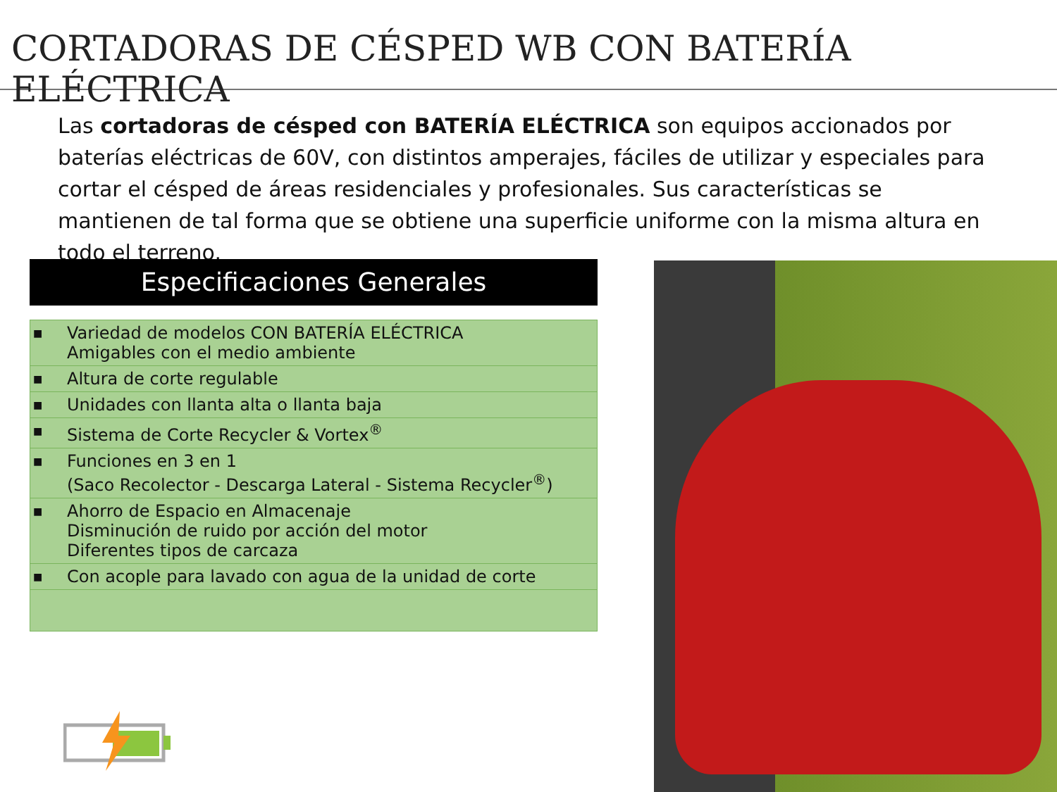CORTADORAS DE CÉSPED WB CON BATERÍA ELÉCTRICA
Las cortadoras de césped con BATERÍA ELÉCTRICA son equipos accionados por baterías eléctricas de 60V, con distintos amperajes, fáciles de utilizar y especiales para cortar el césped de áreas residenciales y profesionales. Sus características se mantienen de tal forma que se obtiene una superficie uniforme con la misma altura en todo el terreno.
Especificaciones Generales
| ■ | Variedad de modelos CON BATERÍA ELÉCTRICA Amigables con el medio ambiente |
| ■ | Altura de corte regulable |
| ■ | Unidades con llanta alta o llanta baja |
| ■ | Sistema de Corte Recycler & Vortex<sup>®</sup> |
| ■ | Funciones en 3 en 1 (Saco Recolector - Descarga Lateral - Sistema Recycler<sup>®</sup>) |
| ■ | Ahorro de Espacio en Almacenaje Disminución de ruido por acción del motor Diferentes tipos de carcaza |
| ■ | Con acople para lavado con agua de la unidad de corte |